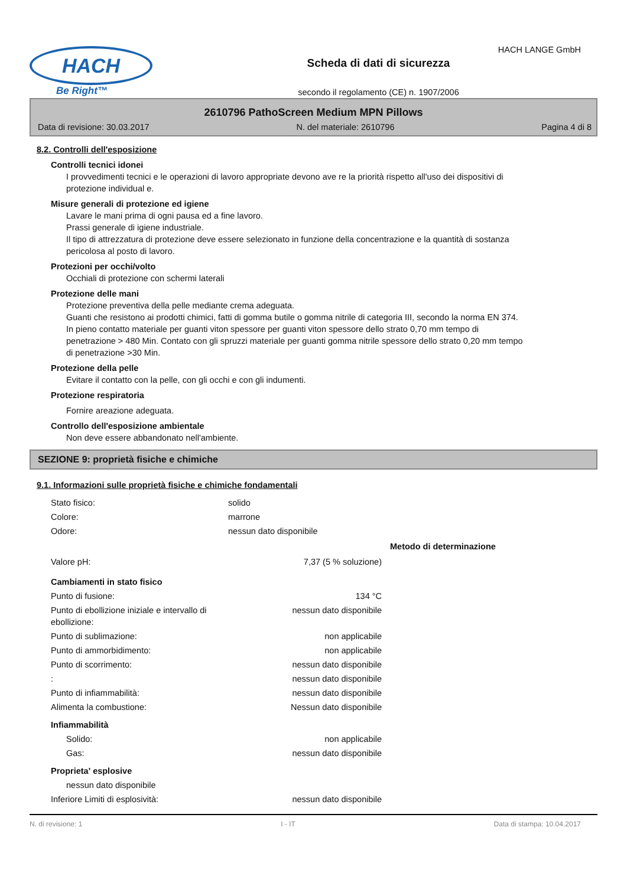HACH
Be Right™
Scheda di dati di sicurezza
secondo il regolamento (CE) n. 1907/2006
HACH LANGE GmbH
2610796 PathoScreen Medium MPN Pillows
Data di revisione: 30.03.2017 N. del materiale: 2610796 Pagina 4 di 8
8.2. Controlli dell'esposizione
Controlli tecnici idonei
I provvedimenti tecnici e le operazioni di lavoro appropriate devono ave re la priorità rispetto all'uso dei dispositivi di protezione individual e.
Misure generali di protezione ed igiene
Lavare le mani prima di ogni pausa ed a fine lavoro.
Prassi generale di igiene industriale.
Il tipo di attrezzatura di protezione deve essere selezionato in funzione della concentrazione e la quantità di sostanza pericolosa al posto di lavoro.
Protezioni per occhi/volto
Occhiali di protezione con schermi laterali
Protezione delle mani
Protezione preventiva della pelle mediante crema adeguata.
Guanti che resistono ai prodotti chimici, fatti di gomma butile o gomma nitrile di categoria III, secondo la norma EN 374. In pieno contatto materiale per guanti viton spessore per guanti viton spessore dello strato 0,70 mm tempo di penetrazione > 480 Min. Contato con gli spruzzi materiale per guanti gomma nitrile spessore dello strato 0,20 mm tempo di penetrazione >30 Min.
Protezione della pelle
Evitare il contatto con la pelle, con gli occhi e con gli indumenti.
Protezione respiratoria
Fornire areazione adeguata.
Controllo dell'esposizione ambientale
Non deve essere abbandonato nell'ambiente.
SEZIONE 9: proprietà fisiche e chimiche
9.1. Informazioni sulle proprietà fisiche e chimiche fondamentali
| Stato fisico: | solido | | |
| Colore: | marrone | | |
| Odore: | nessun dato disponibile | | |
| | | | Metodo di determinazione |
| Valore pH: | | 7,37 (5 % soluzione) | |
| Cambiamenti in stato fisico | | | |
| Punto di fusione: | | 134 °C | |
| Punto di ebollizione iniziale e intervallo di ebollizione: | | nessun dato disponibile | |
| Punto di sublimazione: | | non applicabile | |
| Punto di ammorbidimento: | | non applicabile | |
| Punto di scorrimento: | | nessun dato disponibile | |
| : | | nessun dato disponibile | |
| Punto di infiammabilità: | | nessun dato disponibile | |
| Alimenta la combustione: | | Nessun dato disponibile | |
| Infiammabilità | | | |
| Solido: | | non applicabile | |
| Gas: | | nessun dato disponibile | |
| Proprieta' esplosive | | | |
| nessun dato disponibile | | | |
| Inferiore Limiti di esplosività: | | nessun dato disponibile | |
N. di revisione: 1 I - IT Data di stampa: 10.04.2017